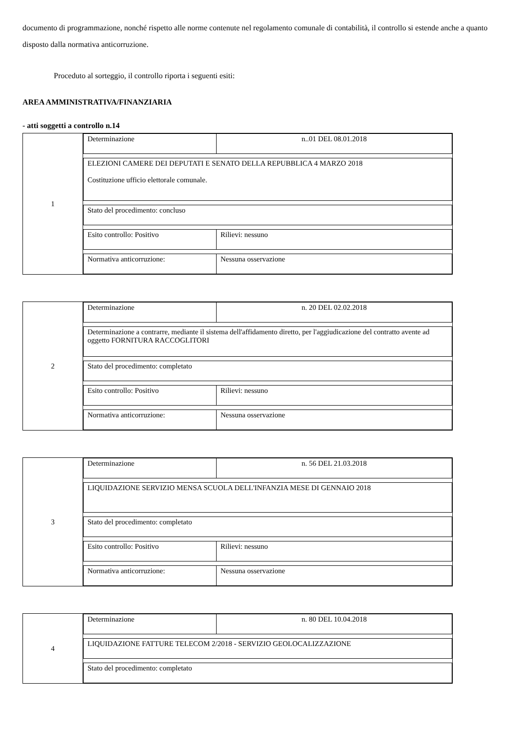documento di programmazione, nonché rispetto alle norme contenute nel regolamento comunale di contabilità, il controllo si estende anche a quanto disposto dalla normativa anticorruzione.
Proceduto al sorteggio, il controllo riporta i seguenti esiti:
AREA AMMINISTRATIVA/FINANZIARIA
- atti soggetti a controllo n.14
| 1 | Determinazione n..01 DEL 08.01.2018 ELEZIONI CAMERE DEI DEPUTATI E SENATO DELLA REPUBBLICA 4 MARZO 2018 Costituzione ufficio elettorale comunale. Stato del procedimento: concluso Esito controllo: Positivo Rilievi: nessuno Normativa anticorruzione: Nessuna osservazione |
| 2 | Determinazione n. 20 DEL 02.02.2018 Determinazione a contrarre, mediante il sistema dell'affidamento diretto, per l'aggiudicazione del contratto avente ad oggetto FORNITURA RACCOGLITORI Stato del procedimento: completato Esito controllo: Positivo Rilievi: nessuno Normativa anticorruzione: Nessuna osservazione |
| 3 | Determinazione n. 56 DEL 21.03.2018 LIQUIDAZIONE SERVIZIO MENSA SCUOLA DELL'INFANZIA MESE DI GENNAIO 2018 Stato del procedimento: completato Esito controllo: Positivo Rilievi: nessuno Normativa anticorruzione: Nessuna osservazione |
| 4 | Determinazione n. 80 DEL 10.04.2018 LIQUIDAZIONE FATTURE TELECOM 2/2018 - SERVIZIO GEOLOCALIZZAZIONE Stato del procedimento: completato |